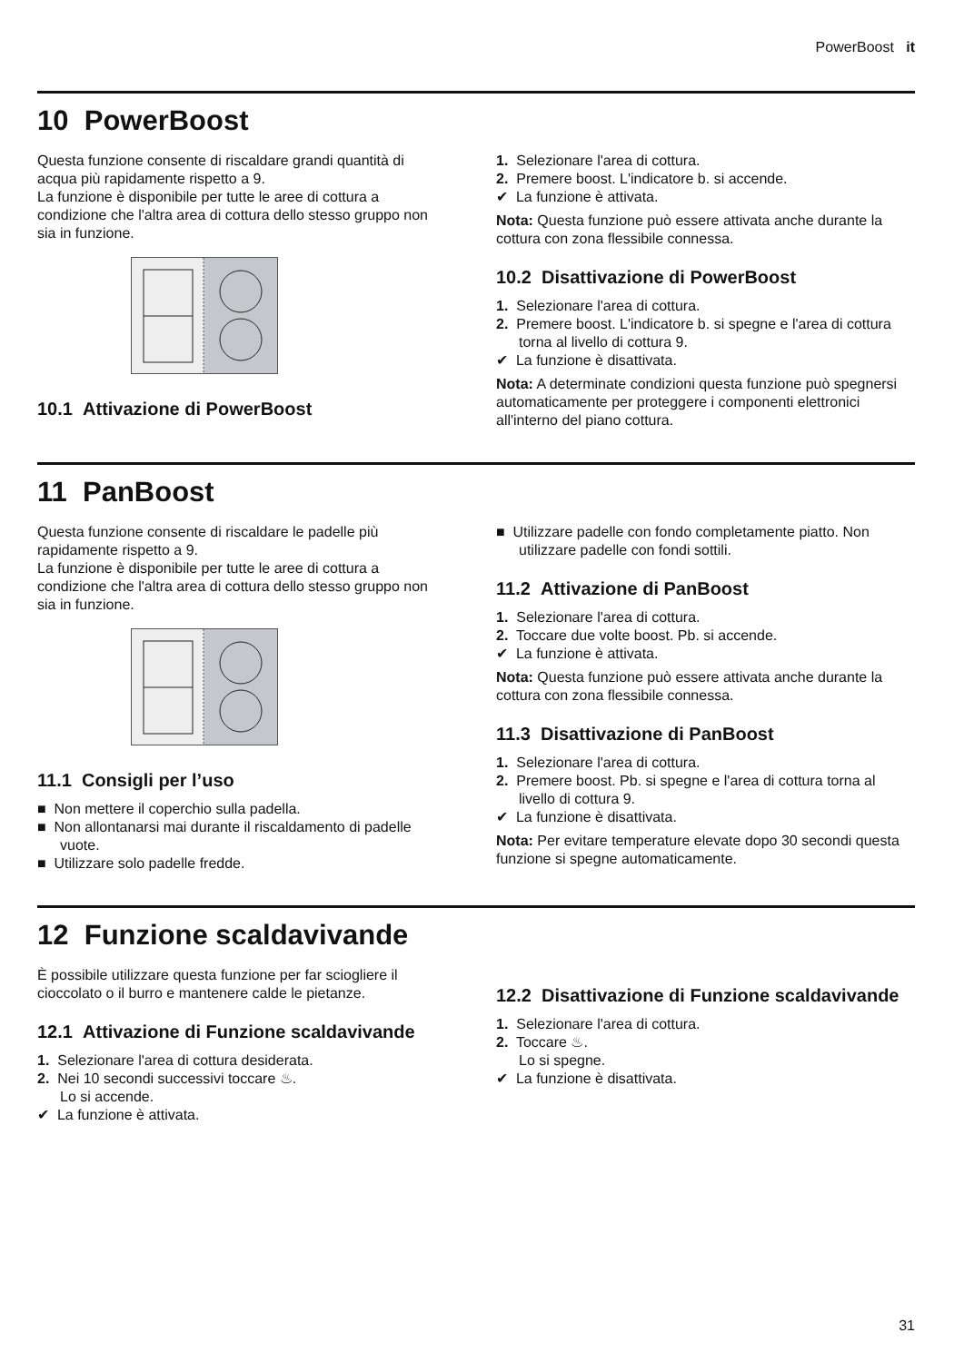PowerBoost it
10 PowerBoost
Questa funzione consente di riscaldare grandi quantità di acqua più rapidamente rispetto a 9.
La funzione è disponibile per tutte le aree di cottura a condizione che l'altra area di cottura dello stesso gruppo non sia in funzione.
10.1 Attivazione di PowerBoost
1. Selezionare l'area di cottura.
2. Premere boost. L'indicatore b. si accende.
✔ La funzione è attivata.
Nota: Questa funzione può essere attivata anche durante la cottura con zona flessibile connessa.
10.2 Disattivazione di PowerBoost
1. Selezionare l'area di cottura.
2. Premere boost. L'indicatore b. si spegne e l'area di cottura torna al livello di cottura 9.
✔ La funzione è disattivata.
Nota: A determinate condizioni questa funzione può spegnersi automaticamente per proteggere i componenti elettronici all'interno del piano cottura.
11 PanBoost
Questa funzione consente di riscaldare le padelle più rapidamente rispetto a 9.
La funzione è disponibile per tutte le aree di cottura a condizione che l'altra area di cottura dello stesso gruppo non sia in funzione.
11.1 Consigli per l’uso
■ Non mettere il coperchio sulla padella.
■ Non allontanarsi mai durante il riscaldamento di padelle vuote.
■ Utilizzare solo padelle fredde.
■ Utilizzare padelle con fondo completamente piatto. Non utilizzare padelle con fondi sottili.
11.2 Attivazione di PanBoost
1. Selezionare l'area di cottura.
2. Toccare due volte boost. Pb. si accende.
✔ La funzione è attivata.
Nota: Questa funzione può essere attivata anche durante la cottura con zona flessibile connessa.
11.3 Disattivazione di PanBoost
1. Selezionare l'area di cottura.
2. Premere boost. Pb. si spegne e l'area di cottura torna al livello di cottura 9.
✔ La funzione è disattivata.
Nota: Per evitare temperature elevate dopo 30 secondi questa funzione si spegne automaticamente.
12 Funzione scaldavivande
È possibile utilizzare questa funzione per far sciogliere il cioccolato o il burro e mantenere calde le pietanze.
12.1 Attivazione di Funzione scaldavivande
1. Selezionare l'area di cottura desiderata.
2. Nei 10 secondi successivi toccare ♨.
Lo si accende.
✔ La funzione è attivata.
12.2 Disattivazione di Funzione scaldavivande
1. Selezionare l'area di cottura.
2. Toccare ♨.
Lo si spegne.
✔ La funzione è disattivata.
31